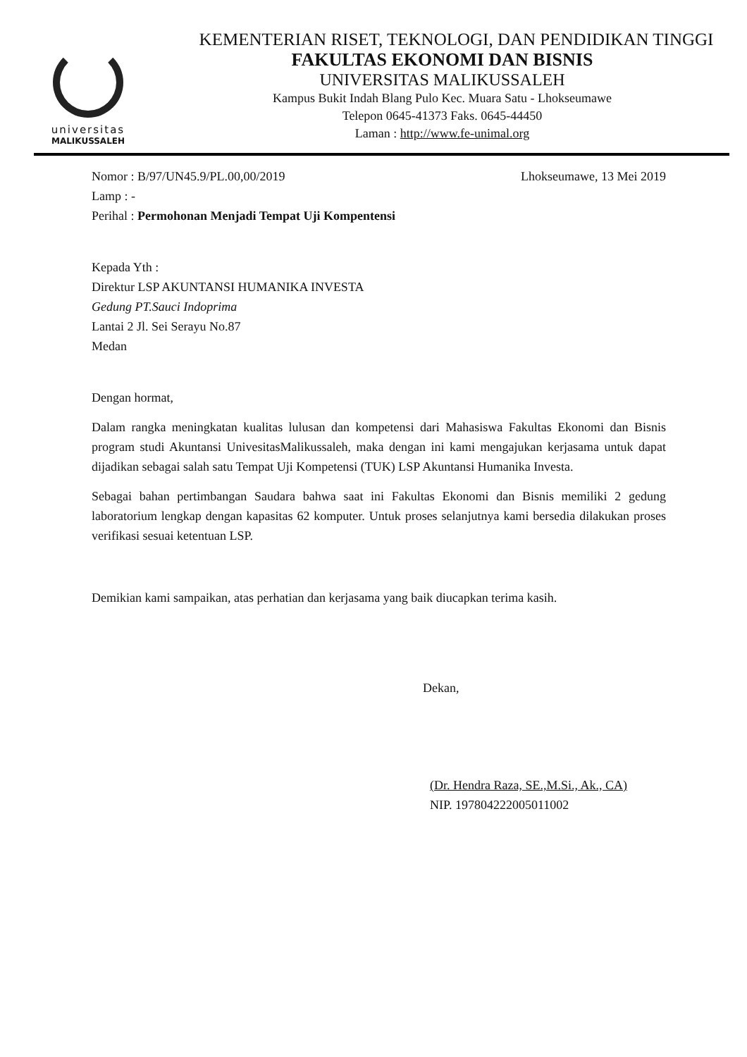universitas
MALIKUSSALEH
KEMENTERIAN RISET, TEKNOLOGI, DAN PENDIDIKAN TINGGI
FAKULTAS EKONOMI DAN BISNIS
UNIVERSITAS MALIKUSSALEH
Kampus Bukit Indah Blang Pulo Kec. Muara Satu - Lhokseumawe
Telepon 0645-41373 Faks. 0645-44450
Laman : http://www.fe-unimal.org
Nomor : B/97/UN45.9/PL.00,00/2019 Lhokseumawe, 13 Mei 2019
Lamp : -
Perihal : Permohonan Menjadi Tempat Uji Kompentensi
Kepada Yth :
Direktur LSP AKUNTANSI HUMANIKA INVESTA
Gedung PT.Sauci Indoprima
Lantai 2 Jl. Sei Serayu No.87
Medan
Dengan hormat,
Dalam rangka meningkatan kualitas lulusan dan kompetensi dari Mahasiswa Fakultas Ekonomi dan Bisnis program studi Akuntansi UnivesitasMalikussaleh, maka dengan ini kami mengajukan kerjasama untuk dapat dijadikan sebagai salah satu Tempat Uji Kompetensi (TUK) LSP Akuntansi Humanika Investa.
Sebagai bahan pertimbangan Saudara bahwa saat ini Fakultas Ekonomi dan Bisnis memiliki 2 gedung laboratorium lengkap dengan kapasitas 62 komputer. Untuk proses selanjutnya kami bersedia dilakukan proses verifikasi sesuai ketentuan LSP.
Demikian kami sampaikan, atas perhatian dan kerjasama yang baik diucapkan terima kasih.
Dekan,
(Dr. Hendra Raza, SE.,M.Si., Ak., CA)
NIP. 197804222005011002